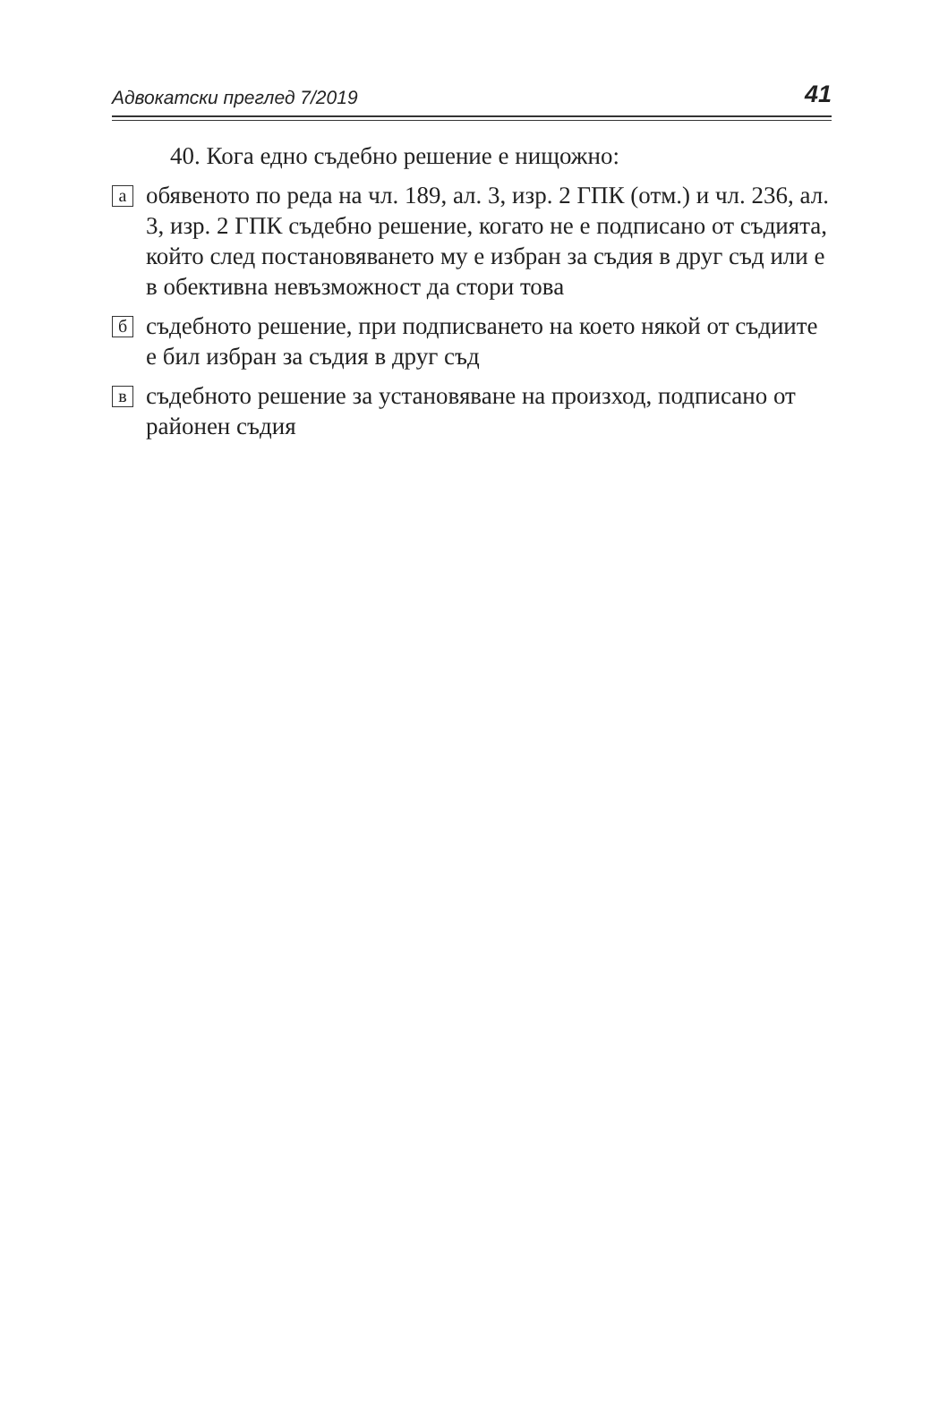Адвокатски преглед 7/2019 41
40. Кога едно съдебно решение е нищожно:
а
обявеното по реда на чл. 189, ал. 3, изр. 2 ГПК (отм.) и чл. 236, ал. 3, изр. 2 ГПК съдебно решение, когато не е подписано от съдията, който след постановяването му е избран за съдия в друг съд или е в обективна невъзмож­ност да стори това
б
съдебното решение, при подписването на което някой от съдиите е бил избран за съдия в друг съд
в
съдебното решение за установяване на произход, подпи­сано от районен съдия